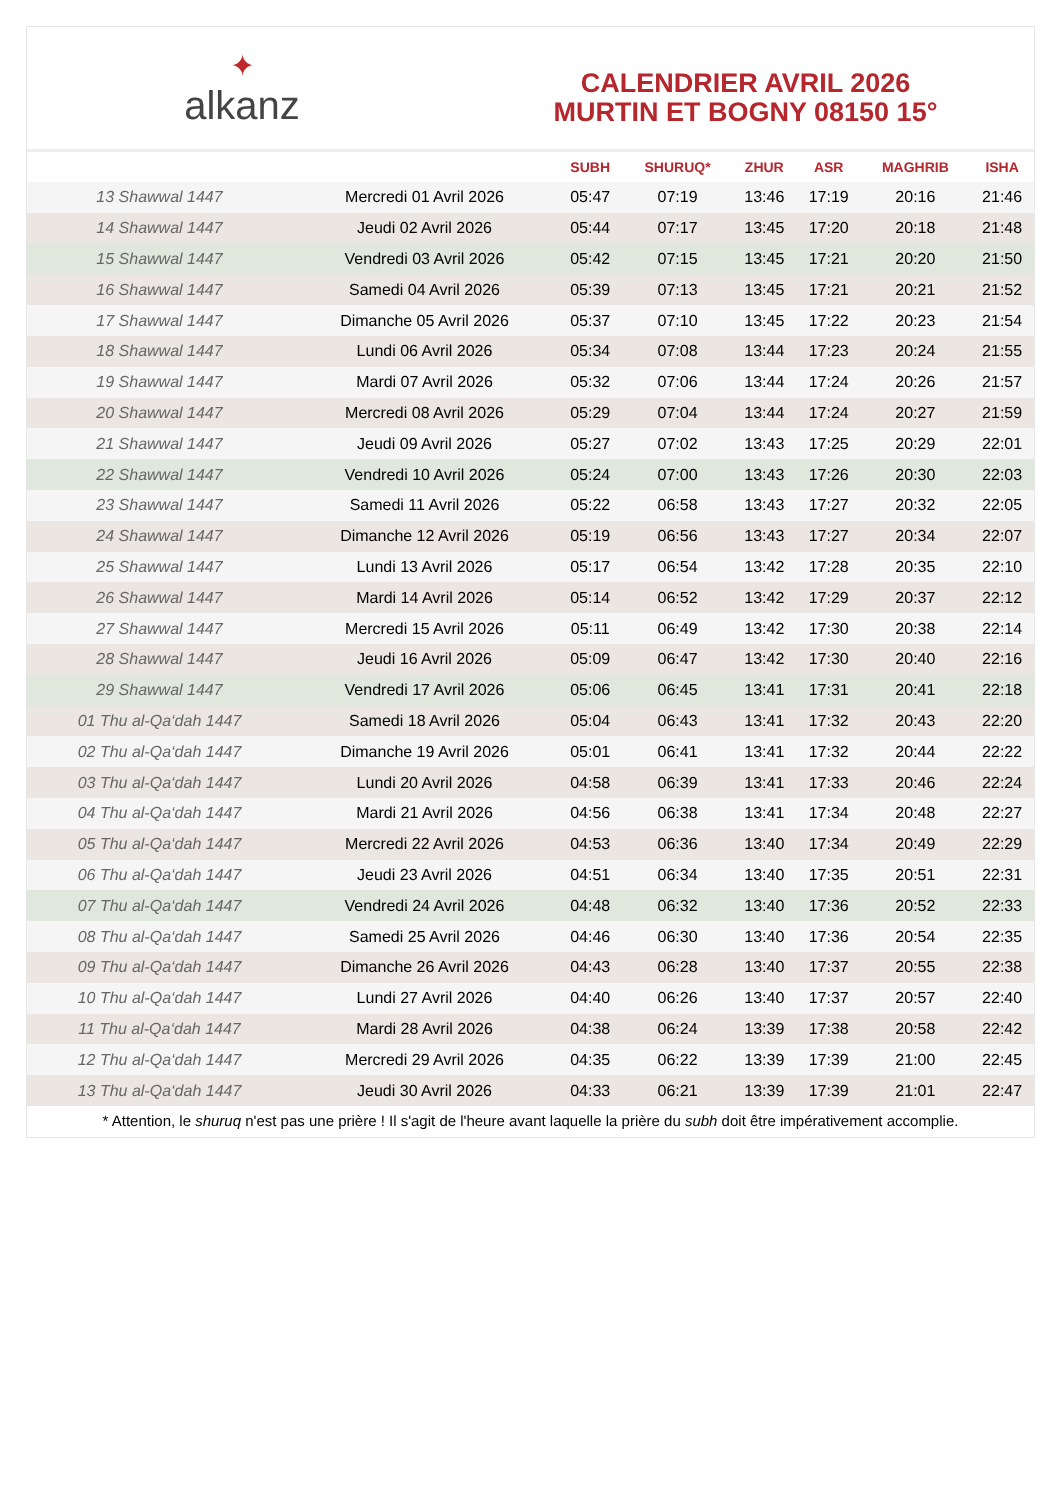✦
alkanz
CALENDRIER AVRIL 2026
MURTIN ET BOGNY 08150 15°
| | | SUBH | SHURUQ* | ZHUR | ASR | MAGHRIB | ISHA |
| --- | --- | --- | --- | --- | --- | --- | --- |
| 13 Shawwal 1447 | Mercredi 01 Avril 2026 | 05:47 | 07:19 | 13:46 | 17:19 | 20:16 | 21:46 |
| 14 Shawwal 1447 | Jeudi 02 Avril 2026 | 05:44 | 07:17 | 13:45 | 17:20 | 20:18 | 21:48 |
| 15 Shawwal 1447 | Vendredi 03 Avril 2026 | 05:42 | 07:15 | 13:45 | 17:21 | 20:20 | 21:50 |
| 16 Shawwal 1447 | Samedi 04 Avril 2026 | 05:39 | 07:13 | 13:45 | 17:21 | 20:21 | 21:52 |
| 17 Shawwal 1447 | Dimanche 05 Avril 2026 | 05:37 | 07:10 | 13:45 | 17:22 | 20:23 | 21:54 |
| 18 Shawwal 1447 | Lundi 06 Avril 2026 | 05:34 | 07:08 | 13:44 | 17:23 | 20:24 | 21:55 |
| 19 Shawwal 1447 | Mardi 07 Avril 2026 | 05:32 | 07:06 | 13:44 | 17:24 | 20:26 | 21:57 |
| 20 Shawwal 1447 | Mercredi 08 Avril 2026 | 05:29 | 07:04 | 13:44 | 17:24 | 20:27 | 21:59 |
| 21 Shawwal 1447 | Jeudi 09 Avril 2026 | 05:27 | 07:02 | 13:43 | 17:25 | 20:29 | 22:01 |
| 22 Shawwal 1447 | Vendredi 10 Avril 2026 | 05:24 | 07:00 | 13:43 | 17:26 | 20:30 | 22:03 |
| 23 Shawwal 1447 | Samedi 11 Avril 2026 | 05:22 | 06:58 | 13:43 | 17:27 | 20:32 | 22:05 |
| 24 Shawwal 1447 | Dimanche 12 Avril 2026 | 05:19 | 06:56 | 13:43 | 17:27 | 20:34 | 22:07 |
| 25 Shawwal 1447 | Lundi 13 Avril 2026 | 05:17 | 06:54 | 13:42 | 17:28 | 20:35 | 22:10 |
| 26 Shawwal 1447 | Mardi 14 Avril 2026 | 05:14 | 06:52 | 13:42 | 17:29 | 20:37 | 22:12 |
| 27 Shawwal 1447 | Mercredi 15 Avril 2026 | 05:11 | 06:49 | 13:42 | 17:30 | 20:38 | 22:14 |
| 28 Shawwal 1447 | Jeudi 16 Avril 2026 | 05:09 | 06:47 | 13:42 | 17:30 | 20:40 | 22:16 |
| 29 Shawwal 1447 | Vendredi 17 Avril 2026 | 05:06 | 06:45 | 13:41 | 17:31 | 20:41 | 22:18 |
| 01 Thu al-Qa‘dah 1447 | Samedi 18 Avril 2026 | 05:04 | 06:43 | 13:41 | 17:32 | 20:43 | 22:20 |
| 02 Thu al-Qa‘dah 1447 | Dimanche 19 Avril 2026 | 05:01 | 06:41 | 13:41 | 17:32 | 20:44 | 22:22 |
| 03 Thu al-Qa‘dah 1447 | Lundi 20 Avril 2026 | 04:58 | 06:39 | 13:41 | 17:33 | 20:46 | 22:24 |
| 04 Thu al-Qa‘dah 1447 | Mardi 21 Avril 2026 | 04:56 | 06:38 | 13:41 | 17:34 | 20:48 | 22:27 |
| 05 Thu al-Qa‘dah 1447 | Mercredi 22 Avril 2026 | 04:53 | 06:36 | 13:40 | 17:34 | 20:49 | 22:29 |
| 06 Thu al-Qa‘dah 1447 | Jeudi 23 Avril 2026 | 04:51 | 06:34 | 13:40 | 17:35 | 20:51 | 22:31 |
| 07 Thu al-Qa‘dah 1447 | Vendredi 24 Avril 2026 | 04:48 | 06:32 | 13:40 | 17:36 | 20:52 | 22:33 |
| 08 Thu al-Qa‘dah 1447 | Samedi 25 Avril 2026 | 04:46 | 06:30 | 13:40 | 17:36 | 20:54 | 22:35 |
| 09 Thu al-Qa‘dah 1447 | Dimanche 26 Avril 2026 | 04:43 | 06:28 | 13:40 | 17:37 | 20:55 | 22:38 |
| 10 Thu al-Qa‘dah 1447 | Lundi 27 Avril 2026 | 04:40 | 06:26 | 13:40 | 17:37 | 20:57 | 22:40 |
| 11 Thu al-Qa‘dah 1447 | Mardi 28 Avril 2026 | 04:38 | 06:24 | 13:39 | 17:38 | 20:58 | 22:42 |
| 12 Thu al-Qa‘dah 1447 | Mercredi 29 Avril 2026 | 04:35 | 06:22 | 13:39 | 17:39 | 21:00 | 22:45 |
| 13 Thu al-Qa‘dah 1447 | Jeudi 30 Avril 2026 | 04:33 | 06:21 | 13:39 | 17:39 | 21:01 | 22:47 |
* Attention, le shuruq n'est pas une prière ! Il s'agit de l'heure avant laquelle la prière du subh doit être impérativement accomplie.